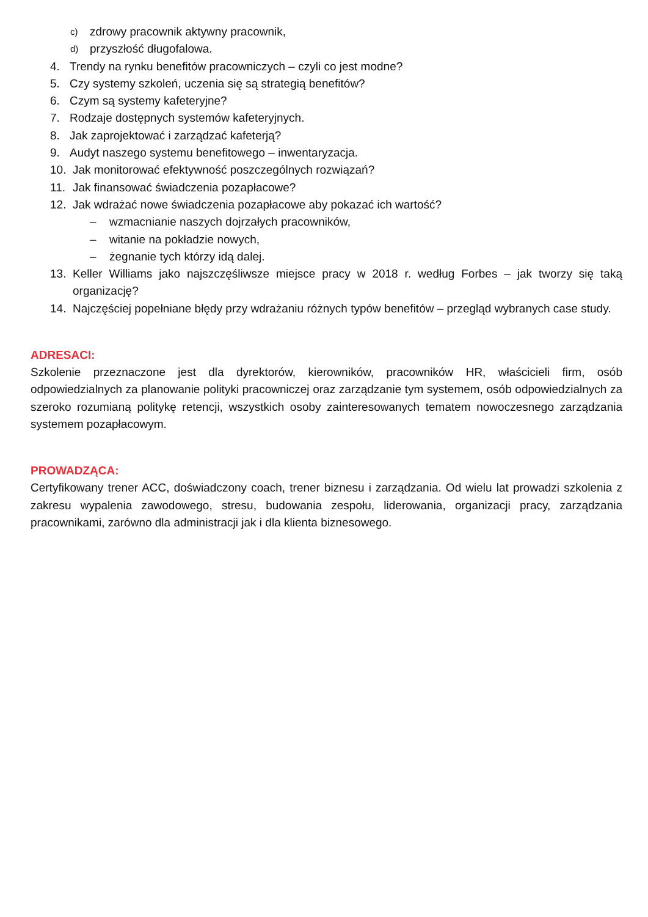c) zdrowy pracownik aktywny pracownik,
d) przyszłość długofalowa.
4. Trendy na rynku benefitów pracowniczych – czyli co jest modne?
5. Czy systemy szkoleń, uczenia się są strategią benefitów?
6. Czym są systemy kafeteryjne?
7. Rodzaje dostępnych systemów kafeteryjnych.
8. Jak zaprojektować i zarządzać kafeterją?
9. Audyt naszego systemu benefitowego – inwentaryzacja.
10. Jak monitorować efektywność poszczególnych rozwiązań?
11. Jak finansować świadczenia pozapłacowe?
12. Jak wdrażać nowe świadczenia pozapłacowe aby pokazać ich wartość?
– wzmacnianie naszych dojrzałych pracowników,
– witanie na pokładzie nowych,
– żegnanie tych którzy idą dalej.
13. Keller Williams jako najszczęśliwsze miejsce pracy w 2018 r. według Forbes – jak tworzy się taką organizację?
14. Najczęściej popełniane błędy przy wdrażaniu różnych typów benefitów – przegląd wybranych case study.
ADRESACI:
Szkolenie przeznaczone jest dla dyrektorów, kierowników, pracowników HR, właścicieli firm, osób odpowiedzialnych za planowanie polityki pracowniczej oraz zarządzanie tym systemem, osób odpowiedzialnych za szeroko rozumianą politykę retencji, wszystkich osoby zainteresowanych tematem nowoczesnego zarządzania systemem pozapłacowym.
PROWADZĄCA:
Certyfikowany trener ACC, doświadczony coach, trener biznesu i zarządzania. Od wielu lat prowadzi szkolenia z zakresu wypalenia zawodowego, stresu, budowania zespołu, liderowania, organizacji pracy, zarządzania pracownikami, zarówno dla administracji jak i dla klienta biznesowego.